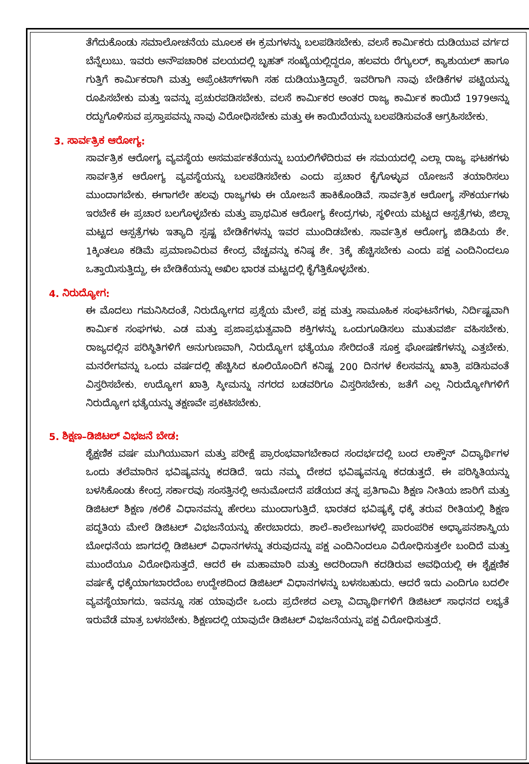ತೆಗೆದುಕೊಂಡು ಸಮಾಲೋಚನೆಯ ಮೂಲಕ ಈ ಕ್ರಮಗಳನ್ನು ಬಲಪಡಿಸಬೇಕು. ವಲಸೆ ಕಾರ್ಮಿಕರು ದುಡಿಯುವ ವರ್ಗದ ಬೆನ್ನೆಲುಬು. ಇವರು ಅನೌಪಚಾರಿಕ ವಲಯದಲ್ಲಿ ಬೃಹತ್ ಸಂಖ್ಯೆಯಲ್ಲಿದ್ದರೂ, ಹಲವರು ರೆಗ್ಯುಲರ್, ಕ್ಯಾಶುಯಲ್ ಹಾಗೂ ಗುತ್ತಿಗೆ ಕಾರ್ಮಿಕರಾಗಿ ಮತ್ತು ಅಪ್ರೆಂಟಿಸ್‌ಗಳಾಗಿ ಸಹ ದುಡಿಯುತ್ತಿದ್ದಾರೆ. ಇವರಿಗಾಗಿ ನಾವು ಬೇಡಿಕೆಗಳ ಪಟ್ಟಿಯನ್ನು ರೂಪಿಸಬೇಕು ಮತ್ತು ಇವನ್ನು ಪ್ರಚುರಪಡಿಸಬೇಕು. ವಲಸೆ ಕಾರ್ಮಿಕರ ಅಂತರ ರಾಜ್ಯ ಕಾರ್ಮಿಕ ಕಾಯಿದೆ 1979ಅನ್ನು ರದ್ದುಗೊಳಿಸುವ ಪ್ರಸ್ತಾಪವನ್ನು ನಾವು ವಿರೋಧಿಸಬೇಕು ಮತ್ತು ಈ ಕಾಯಿದೆಯನ್ನು ಬಲಪಡಿಸುವಂತೆ ಆಗ್ರಹಿಸಬೇಕು.
3. ಸಾರ್ವತ್ರಿಕ ಆರೋಗ್ಯ:
ಸಾರ್ವತ್ರಿಕ ಆರೋಗ್ಯ ವ್ಯವಸ್ಥೆಯ ಅಸಮರ್ಪಕತೆಯನ್ನು ಬಯಲಿಗೆಳೆದಿರುವ ಈ ಸಮಯದಲ್ಲಿ ಎಲ್ಲಾ ರಾಜ್ಯ ಘಟಕಗಳು ಸಾರ್ವತ್ರಿಕ ಆರೋಗ್ಯ ವ್ಯವಸ್ಥೆಯನ್ನು ಬಲಪಡಿಸಬೇಕು ಎಂದು ಪ್ರಚಾರ ಕೈಗೊಳ್ಳುವ ಯೋಜನೆ ತಯಾರಿಸಲು ಮುಂದಾಗಬೇಕು. ಈಗಾಗಲೇ ಹಲವು ರಾಜ್ಯಗಳು ಈ ಯೋಜನೆ ಹಾಕಿಕೊಂಡಿವೆ. ಸಾರ್ವತ್ರಿಕ ಆರೋಗ್ಯ ಸೌಕರ್ಯಗಳು ಇರಬೇಕೆ ಈ ಪ್ರಚಾರ ಬಲಗೊಳ್ಳಬೇಕು ಮತ್ತು ಪ್ರಾಥಮಿಕ ಆರೋಗ್ಯ ಕೇಂದ್ರಗಳು, ಸ್ಥಳೀಯ ಮಟ್ಟದ ಆಸ್ಪತ್ರೆಗಳು, ಜಿಲ್ಲಾ ಮಟ್ಟದ ಆಸ್ಪತ್ರೆಗಳು ಇತ್ಯಾದಿ ಸ್ಪಷ್ಟ ಬೇಡಿಕೆಗಳನ್ನು ಇವರ ಮುಂದಿಡಬೇಕು. ಸಾರ್ವತ್ರಿಕ ಆರೋಗ್ಯ ಜಿಡಿಪಿಯ ಶೇ. 1ಕ್ಕಿಂತಲೂ ಕಡಿಮೆ ಪ್ರಮಾಣವಿರುವ ಕೇಂದ್ರ ವೆಚ್ಚವನ್ನು ಕನಿಷ್ಠ ಶೇ. 3ಕ್ಕೆ ಹೆಚ್ಚಿಸಬೇಕು ಎಂದು ಪಕ್ಷ ಎಂದಿನಿಂದಲೂ ಒತ್ತಾಯಿಸುತ್ತಿದ್ದು, ಈ ಬೇಡಿಕೆಯನ್ನು ಅಖಿಲ ಭಾರತ ಮಟ್ಟದಲ್ಲಿ ಕೈಗೆತ್ತಿಕೊಳ್ಳಬೇಕು.
4. ನಿರುದ್ಯೋಗ:
ಈ ಮೊದಲು ಗಮನಿಸಿದಂತೆ, ನಿರುದ್ಯೋಗದ ಪ್ರಶ್ನೆಯ ಮೇಲೆ, ಪಕ್ಷ ಮತ್ತು ಸಾಮೂಹಿಕ ಸಂಘಟನೆಗಳು, ನಿರ್ದಿಷ್ಟವಾಗಿ ಕಾರ್ಮಿಕ ಸಂಘಗಳು. ಎಡ ಮತ್ತು ಪ್ರಜಾಪ್ರಭುತ್ವವಾದಿ ಶಕ್ತಿಗಳನ್ನು ಒಂದುಗೂಡಿಸಲು ಮುತುವರ್ಜಿ ವಹಿಸಬೇಕು. ರಾಜ್ಯದಲ್ಲಿನ ಪರಿಸ್ಥಿತಿಗಳಿಗೆ ಅನುಗುಣವಾಗಿ, ನಿರುದ್ಯೋಗ ಭತ್ಯೆಯೂ ಸೇರಿದಂತೆ ಸೂಕ್ತ ಘೋಷಣೆಗಳನ್ನು ಎತ್ತಬೇಕು. ಮನರೇಗವನ್ನು ಒಂದು ವರ್ಷದಲ್ಲಿ ಹೆಚ್ಚಿಸಿದ ಕೂಲಿಯೊಂದಿಗೆ ಕನಿಷ್ಟ 200 ದಿನಗಳ ಕೆಲಸವನ್ನು ಖಾತ್ರಿ ಪಡಿಸುವಂತೆ ವಿಸ್ತರಿಸಬೇಕು. ಉದ್ಯೋಗ ಖಾತ್ರಿ ಸ್ಕೀಮನ್ನು ನಗರದ ಬಡವರಿಗೂ ವಿಸ್ತರಿಸಬೇಕು, ಜತೆಗೆ ಎಲ್ಲ ನಿರುದ್ಯೋಗಿಗಳಿಗೆ ನಿರುದ್ಯೋಗ ಭತ್ಯೆಯನ್ನು ತಕ್ಷಣವೇ ಪ್ರಕಟಿಸಬೇಕು.
5. ಶಿಕ್ಷಣ–ಡಿಜಿಟಲ್ ವಿಭಜನೆ ಬೇಡ:
ಶೈಕ್ಷಣಿಕ ವರ್ಷ ಮುಗಿಯುವಾಗ ಮತ್ತು ಪರೀಕ್ಷೆ ಪ್ರಾರಂಭವಾಗಬೇಕಾದ ಸಂದರ್ಭದಲ್ಲಿ ಬಂದ ಲಾಕ್ಡೌನ್ ವಿದ್ಯಾರ್ಥಿಗಳ ಒಂದು ತಲೆಮಾರಿನ ಭವಿಷ್ಯವನ್ನು ಕದಡಿದೆ. ಇದು ನಮ್ಮ ದೇಶದ ಭವಿಷ್ಯವನ್ನೂ ಕದಡುತ್ತದೆ. ಈ ಪರಿಸ್ಥಿತಿಯನ್ನು ಬಳಸಿಕೊಂಡು ಕೇಂದ್ರ ಸರ್ಕಾರವು ಸಂಸತ್ತಿನಲ್ಲಿ ಅನುಮೋದನೆ ಪಡೆಯದ ತನ್ನ ಪ್ರತಿಗಾಮಿ ಶಿಕ್ಷಣ ನೀತಿಯ ಜಾರಿಗೆ ಮತ್ತು ಡಿಜಿಟಲ್ ಶಿಕ್ಷಣ /ಕಲಿಕೆ ವಿಧಾನವನ್ನು ಹೇರಲು ಮುಂದಾಗುತ್ತಿದೆ. ಭಾರತದ ಭವಿಷ್ಯಕ್ಕೆ ಧಕ್ಕೆ ತರುವ ರೀತಿಯಲ್ಲಿ ಶಿಕ್ಷಣ ಪದ್ಧತಿಯ ಮೇಲೆ ಡಿಜಿಟಲ್ ವಿಭಜನೆಯನ್ನು ಹೇರಬಾರದು. ಶಾಲೆ–ಕಾಲೇಜುಗಳಲ್ಲಿ ಪಾರಂಪರಿಕ ಅಧ್ಯಾಪನಶಾಸ್ತ್ರಿಯ ಬೋಧನೆಯ ಜಾಗದಲ್ಲಿ ಡಿಜಿಟಲ್ ವಿಧಾನಗಳನ್ನು ತರುವುದನ್ನು ಪಕ್ಷ ಎಂದಿನಿಂದಲೂ ವಿರೋಧಿಸುತ್ತಲೇ ಬಂದಿದೆ ಮತ್ತು ಮುಂದೆಯೂ ವಿರೋಧಿಸುತ್ತದೆ. ಆದರೆ ಈ ಮಹಾಮಾರಿ ಮತ್ತು ಅದರಿಂದಾಗಿ ಕದಡಿರುವ ಅವಧಿಯಲ್ಲಿ ಈ ಶೈಕ್ಷಣಿಕ ವರ್ಷಕ್ಕೆ ಧಕ್ಕೆಯಾಗಬಾರದೆಂಬ ಉದ್ದೇಶದಿಂದ ಡಿಜಿಟಲ್ ವಿಧಾನಗಳನ್ನು ಬಳಸಬಹುದು. ಆದರೆ ಇದು ಎಂದಿಗೂ ಬದಲೀ ವ್ಯವಸ್ಥೆಯಾಗದು. ಇವನ್ನೂ ಸಹ ಯಾವುದೇ ಒಂದು ಪ್ರದೇಶದ ಎಲ್ಲಾ ವಿದ್ಯಾರ್ಥಿಗಳಿಗೆ ಡಿಜಿಟಲ್ ಸಾಧನದ ಲಭ್ಯತೆ ಇರುವೆಡೆ ಮಾತ್ರ ಬಳಸಬೇಕು. ಶಿಕ್ಷಣದಲ್ಲಿ ಯಾವುದೇ ಡಿಜಿಟಲ್ ವಿಭಜನೆಯನ್ನು ಪಕ್ಷ ವಿರೋಧಿಸುತ್ತದೆ.